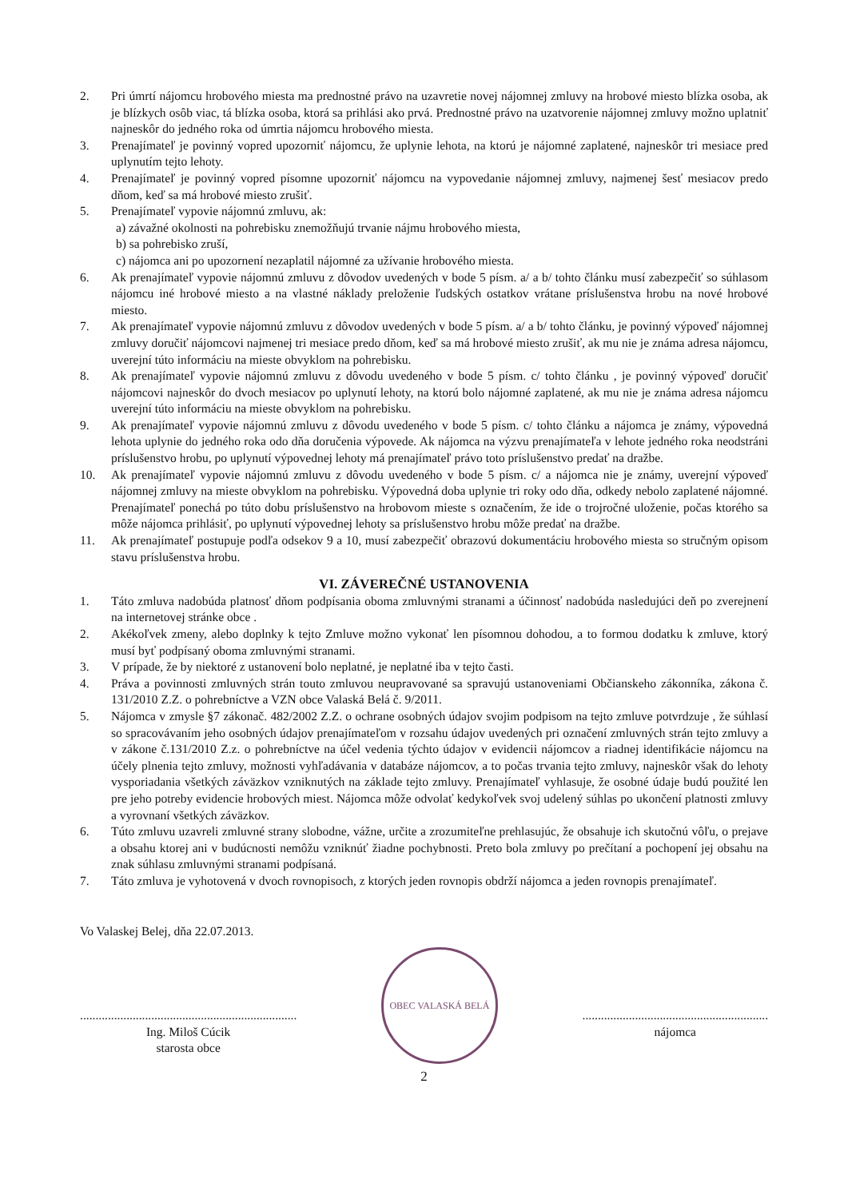2. Pri úmrtí nájomcu hrobového miesta ma prednostné právo na uzavretie novej nájomnej zmluvy na hrobové miesto blízka osoba, ak je blízkych osôb viac, tá blízka osoba, ktorá sa prihlási ako prvá. Prednostné právo na uzatvorenie nájomnej zmluvy možno uplatniť najneskôr do jedného roka od úmrtia nájomcu hrobového miesta.
3. Prenajímateľ je povinný vopred upozorniť nájomcu, že uplynie lehota, na ktorú je nájomné zaplatené, najneskôr tri mesiace pred uplynutím tejto lehoty.
4. Prenajímateľ je povinný vopred písomne upozorniť nájomcu na vypovedanie nájomnej zmluvy, najmenej šesť mesiacov predo dňom, keď sa má hrobové miesto zrušiť.
5. Prenajímateľ vypovie nájomnú zmluvu, ak:
a) závažné okolnosti na pohrebisku znemožňujú trvanie nájmu hrobového miesta,
b) sa pohrebisko zruší,
c) nájomca ani po upozornení nezaplatil nájomné za užívanie hrobového miesta.
6. Ak prenajímateľ vypovie nájomnú zmluvu z dôvodov uvedených v bode 5 písm. a/ a b/ tohto článku musí zabezpečiť so súhlasom nájomcu iné hrobové miesto a na vlastné náklady preloženie ľudských ostatkov vrátane príslušenstva hrobu na nové hrobové miesto.
7. Ak prenajímateľ vypovie nájomnú zmluvu z dôvodov uvedených v bode 5 písm. a/ a b/ tohto článku, je povinný výpoveď nájomnej zmluvy doručiť nájomcovi najmenej tri mesiace predo dňom, keď sa má hrobové miesto zrušiť, ak mu nie je známa adresa nájomcu, uverejní túto informáciu na mieste obvyklom na pohrebisku.
8. Ak prenajímateľ vypovie nájomnú zmluvu z dôvodu uvedeného v bode 5 písm. c/ tohto článku , je povinný výpoveď doručiť nájomcovi najneskôr do dvoch mesiacov po uplynutí lehoty, na ktorú bolo nájomné zaplatené, ak mu nie je známa adresa nájomcu uverejní túto informáciu na mieste obvyklom na pohrebisku.
9. Ak prenajímateľ vypovie nájomnú zmluvu z dôvodu uvedeného v bode 5 písm. c/ tohto článku a nájomca je známy, výpovedná lehota uplynie do jedného roka odo dňa doručenia výpovede. Ak nájomca na výzvu prenajímateľa v lehote jedného roka neodstráni príslušenstvo hrobu, po uplynutí výpovednej lehoty má prenajímateľ právo toto príslušenstvo predať na dražbe.
10. Ak prenajímateľ vypovie nájomnú zmluvu z dôvodu uvedeného v bode 5 písm. c/ a nájomca nie je známy, uverejní výpoveď nájomnej zmluvy na mieste obvyklom na pohrebisku. Výpovedná doba uplynie tri roky odo dňa, odkedy nebolo zaplatené nájomné. Prenajímateľ ponechá po túto dobu príslušenstvo na hrobovom mieste s označením, že ide o trojročné uloženie, počas ktorého sa môže nájomca prihlásiť, po uplynutí výpovednej lehoty sa príslušenstvo hrobu môže predať na dražbe.
11. Ak prenajímateľ postupuje podľa odsekov 9 a 10, musí zabezpečiť obrazovú dokumentáciu hrobového miesta so stručným opisom stavu príslušenstva hrobu.
VI. ZÁVEREČNÉ USTANOVENIA
1. Táto zmluva nadobúda platnosť dňom podpísania oboma zmluvnými stranami a účinnosť nadobúda nasledujúci deň po zverejnení na internetovej stránke obce .
2. Akékoľvek zmeny, alebo doplnky k tejto Zmluve možno vykonať len písomnou dohodou, a to formou dodatku k zmluve, ktorý musí byť podpísaný oboma zmluvnými stranami.
3. V prípade, že by niektoré z ustanovení bolo neplatné, je neplatné iba v tejto časti.
4. Práva a povinnosti zmluvných strán touto zmluvou neupravované sa spravujú ustanoveniami Občianskeho zákonníka, zákona č. 131/2010 Z.Z. o pohrebníctve a VZN obce Valaská Belá č. 9/2011.
5. Nájomca v zmysle §7 zákonač. 482/2002 Z.Z. o ochrane osobných údajov svojim podpisom na tejto zmluve potvrdzuje , že súhlasí so spracovávaním jeho osobných údajov prenajímateľom v rozsahu údajov uvedených pri označení zmluvných strán tejto zmluvy a v zákone č.131/2010 Z.z. o pohrebníctve na účel vedenia týchto údajov v evidencii nájomcov a riadnej identifikácie nájomcu na účely plnenia tejto zmluvy, možnosti vyhľadávania v databáze nájomcov, a to počas trvania tejto zmluvy, najneskôr však do lehoty vysporiadania všetkých záväzkov vzniknutých na základe tejto zmluvy. Prenajímateľ vyhlasuje, že osobné údaje budú použité len pre jeho potreby evidencie hrobových miest. Nájomca môže odvolať kedykoľvek svoj udelený súhlas po ukončení platnosti zmluvy a vyrovnaní všetkých záväzkov.
6. Túto zmluvu uzavreli zmluvné strany slobodne, vážne, určite a zrozumiteľne prehlasujúc, že obsahuje ich skutočnú vôľu, o prejave a obsahu ktorej ani v budúcnosti nemôžu vzniknúť žiadne pochybnosti. Preto bola zmluvy po prečítaní a pochopení jej obsahu na znak súhlasu zmluvnými stranami podpísaná.
7. Táto zmluva je vyhotovená v dvoch rovnopisoch, z ktorých jeden rovnopis obdrží nájomca a jeden rovnopis prenajímateľ.
Vo Valaskej Belej, dňa 22.07.2013.
......................................................................
Ing. Miloš Cúcik
starosta obce
OBEC VALASKÁ BELÁ
............................................................
nájomca
2